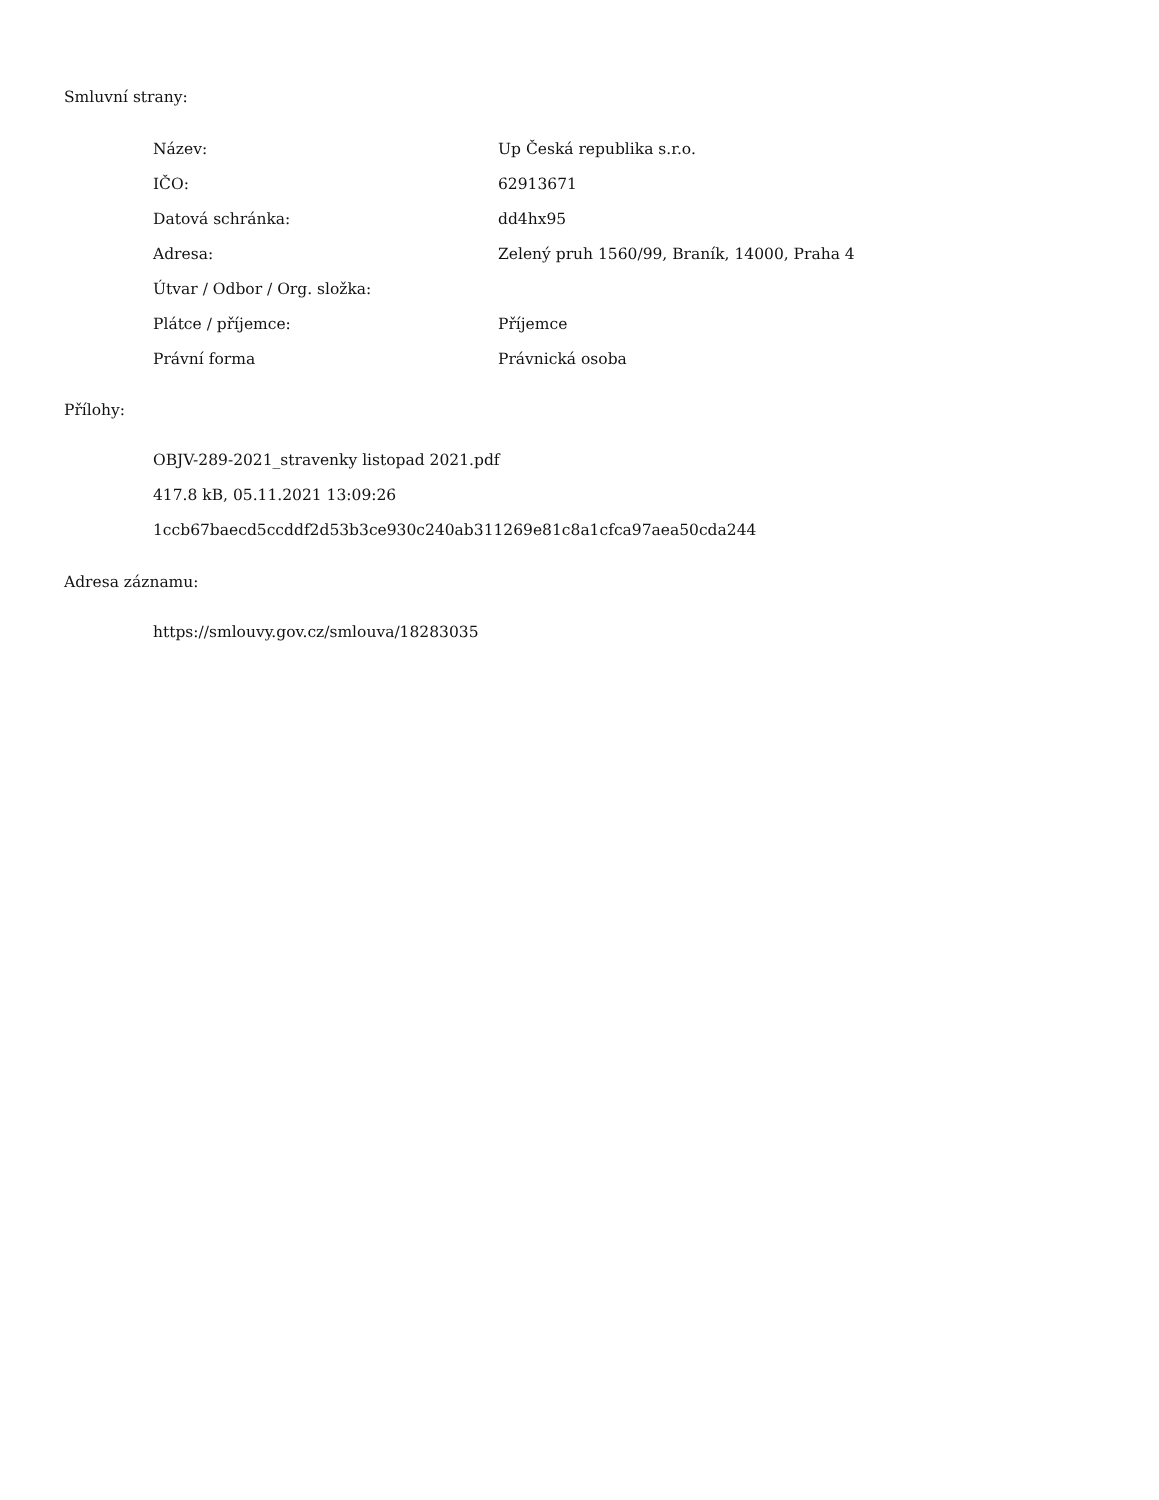Smluvní strany:
| Název: | Up Česká republika s.r.o. |
| IČO: | 62913671 |
| Datová schránka: | dd4hx95 |
| Adresa: | Zelený pruh 1560/99, Braník, 14000, Praha 4 |
| Útvar / Odbor / Org. složka: | |
| Plátce / příjemce: | Příjemce |
| Právní forma | Právnická osoba |
Přílohy:
OBJV-289-2021_stravenky listopad 2021.pdf
417.8 kB, 05.11.2021 13:09:26
1ccb67baecd5ccddf2d53b3ce930c240ab311269e81c8a1cfca97aea50cda244
Adresa záznamu:
https://smlouvy.gov.cz/smlouva/18283035